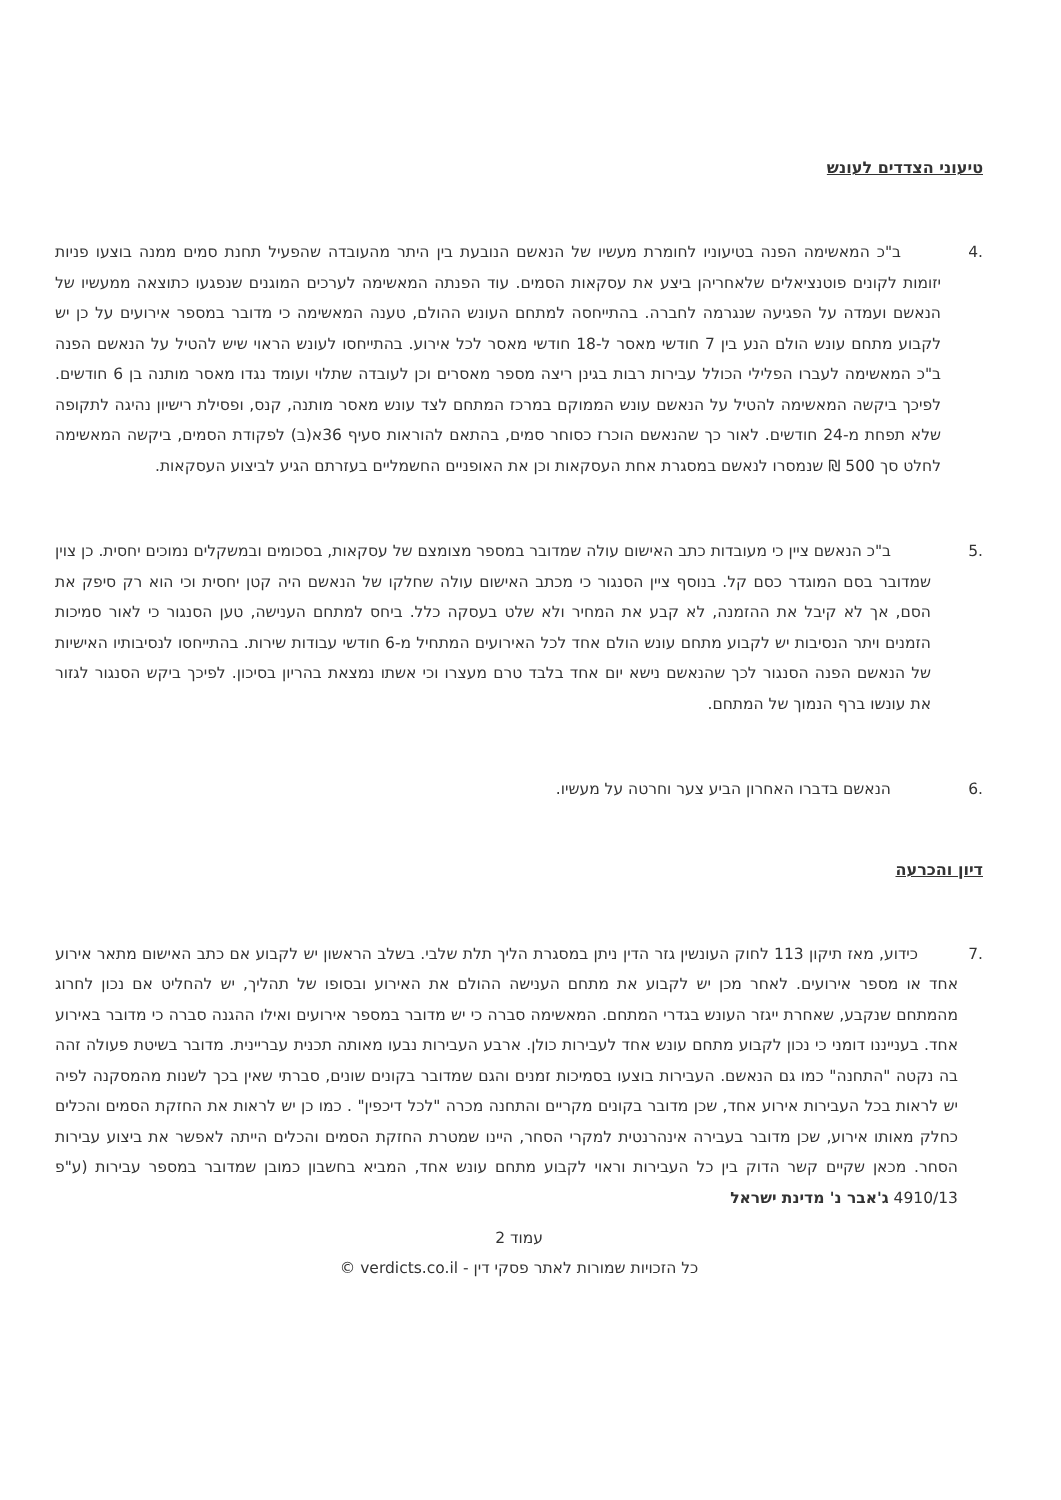טיעוני הצדדים לעונש
.4 ב"כ המאשימה הפנה בטיעוניו לחומרת מעשיו של הנאשם הנובעת בין היתר מהעובדה שהפעיל תחנת סמים ממנה בוצעו פניות יזומות לקונים פוטנציאלים שלאחריהן ביצע את עסקאות הסמים. עוד הפנתה המאשימה לערכים המוגנים שנפגעו כתוצאה ממעשיו של הנאשם ועמדה על הפגיעה שנגרמה לחברה. בהתייחסה למתחם העונש ההולם, טענה המאשימה כי מדובר במספר אירועים על כן יש לקבוע מתחם עונש הולם הנע בין 7 חודשי מאסר ל-18 חודשי מאסר לכל אירוע. בהתייחסו לעונש הראוי שיש להטיל על הנאשם הפנה ב"כ המאשימה לעברו הפלילי הכולל עבירות רבות בגינן ריצה מספר מאסרים וכן לעובדה שתלוי ועומד נגדו מאסר מותנה בן 6 חודשים. לפיכך ביקשה המאשימה להטיל על הנאשם עונש הממוקם במרכז המתחם לצד עונש מאסר מותנה, קנס, ופסילת רישיון נהיגה לתקופה שלא תפחת מ-24 חודשים. לאור כך שהנאשם הוכרז כסוחר סמים, בהתאם להוראות סעיף 36א(ב) לפקודת הסמים, ביקשה המאשימה לחלט סך 500 ₪ שנמסרו לנאשם במסגרת אחת העסקאות וכן את האופניים החשמליים בעזרתם הגיע לביצוע העסקאות.
.5 ב"כ הנאשם ציין כי מעובדות כתב האישום עולה שמדובר במספר מצומצם של עסקאות, בסכומים ובמשקלים נמוכים יחסית. כן צוין שמדובר בסם המוגדר כסם קל. בנוסף ציין הסנגור כי מכתב האישום עולה שחלקו של הנאשם היה קטן יחסית וכי הוא רק סיפק את הסם, אך לא קיבל את ההזמנה, לא קבע את המחיר ולא שלט בעסקה כלל. ביחס למתחם הענישה, טען הסנגור כי לאור סמיכות הזמנים ויתר הנסיבות יש לקבוע מתחם עונש הולם אחד לכל האירועים המתחיל מ-6 חודשי עבודות שירות. בהתייחסו לנסיבותיו האישיות של הנאשם הפנה הסנגור לכך שהנאשם נישא יום אחד בלבד טרם מעצרו וכי אשתו נמצאת בהריון בסיכון. לפיכך ביקש הסנגור לגזור את עונשו ברף הנמוך של המתחם.
.6 הנאשם בדברו האחרון הביע צער וחרטה על מעשיו.
דיון והכרעה
.7 כידוע, מאז תיקון 113 לחוק העונשין גזר הדין ניתן במסגרת הליך תלת שלבי. בשלב הראשון יש לקבוע אם כתב האישום מתאר אירוע אחד או מספר אירועים. לאחר מכן יש לקבוע את מתחם הענישה ההולם את האירוע ובסופו של תהליך, יש להחליט אם נכון לחרוג מהמתחם שנקבע, שאחרת ייגזר העונש בגדרי המתחם. המאשימה סברה כי יש מדובר במספר אירועים ואילו ההגנה סברה כי מדובר באירוע אחד. בענייננו דומני כי נכון לקבוע מתחם עונש אחד לעבירות כולן. ארבע העבירות נבעו מאותה תכנית עבריינית. מדובר בשיטת פעולה זהה בה נקטה "התחנה" כמו גם הנאשם. העבירות בוצעו בסמיכות זמנים והגם שמדובר בקונים שונים, סברתי שאין בכך לשנות מהמסקנה לפיה יש לראות בכל העבירות אירוע אחד, שכן מדובר בקונים מקריים והתחנה מכרה "לכל דיכפין" . כמו כן יש לראות את החזקת הסמים והכלים כחלק מאותו אירוע, שכן מדובר בעבירה אינהרנטית למקרי הסחר, היינו שמטרת החזקת הסמים והכלים הייתה לאפשר את ביצוע עבירות הסחר. מכאן שקיים קשר הדוק בין כל העבירות וראוי לקבוע מתחם עונש אחד, המביא בחשבון כמובן שמדובר במספר עבירות (ע"פ 4910/13 ג'אבר נ' מדינת ישראל
עמוד 2
כל הזכויות שמורות לאתר פסקי דין - verdicts.co.il ©